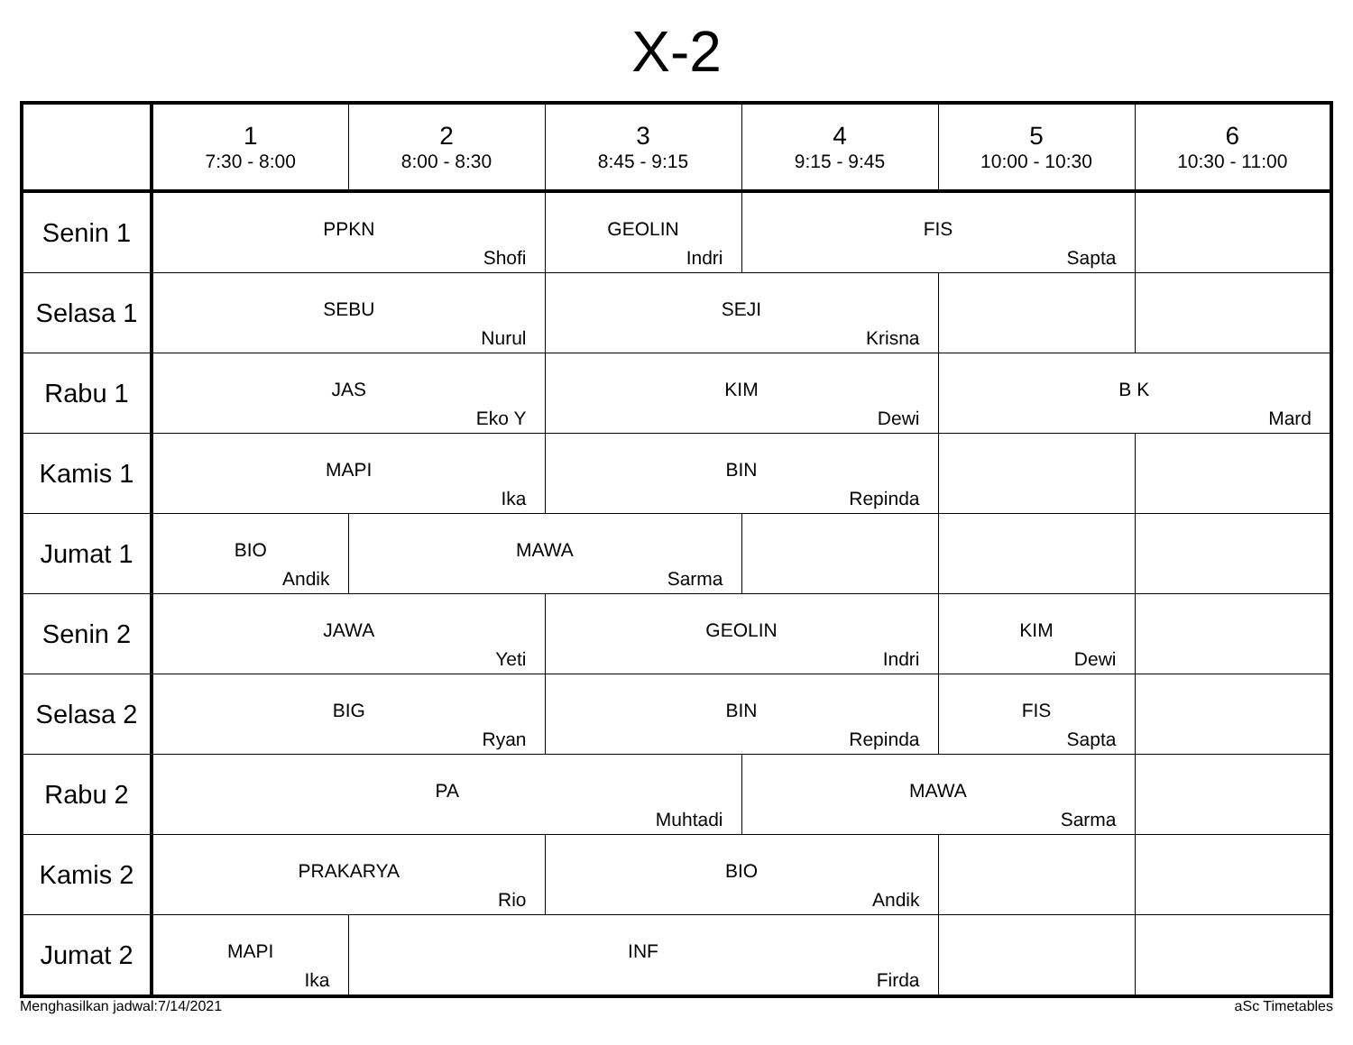X-2
| | 1 7:30 - 8:00 | 2 8:00 - 8:30 | 3 8:45 - 9:15 | 4 9:15 - 9:45 | 5 10:00 - 10:30 | 6 10:30 - 11:00 |
| --- | --- | --- | --- | --- | --- | --- |
| Senin 1 | PPKN Shofi | | GEOLIN Indri | FIS Sapta | | |
| Selasa 1 | SEBU Nurul | | SEJI Krisna | | | |
| Rabu 1 | JAS Eko Y | | KIM Dewi | | B K Mard | |
| Kamis 1 | MAPI Ika | | BIN Repinda | | | |
| Jumat 1 | BIO Andik | MAWA Sarma | | | | |
| Senin 2 | JAWA Yeti | | GEOLIN Indri | | KIM Dewi | |
| Selasa 2 | BIG Ryan | | BIN Repinda | | FIS Sapta | |
| Rabu 2 | PA Muhtadi | | | MAWA Sarma | | |
| Kamis 2 | PRAKARYA Rio | | BIO Andik | | | |
| Jumat 2 | MAPI Ika | INF Firda | | | | |
Menghasilkan jadwal:7/14/2021 aSc Timetables